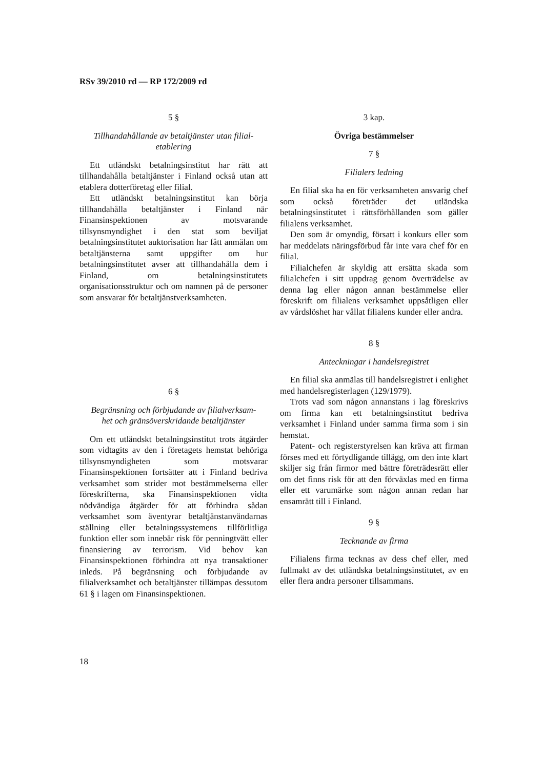RSv 39/2010 rd — RP 172/2009 rd
5 §
Tillhandahållande av betaltjänster utan filial-
etablering
Ett utländskt betalningsinstitut har rätt att tillhandahålla betaltjänster i Finland också utan att etablera dotterföretag eller filial.
Ett utländskt betalningsinstitut kan börja tillhandahålla betaltjänster i Finland när Finansinspektionen av motsvarande tillsynsmyndighet i den stat som beviljat betalningsinstitutet auktorisation har fått anmälan om betaltjänsterna samt uppgifter om hur betalningsinstitutet avser att tillhandahålla dem i Finland, om betalningsinstitutets organisationsstruktur och om namnen på de personer som ansvarar för betaltjänstverksamheten.
6 §
Begränsning och förbjudande av filialverksam-
het och gränsöverskridande betaltjänster
Om ett utländskt betalningsinstitut trots åtgärder som vidtagits av den i företagets hemstat behöriga tillsynsmyndigheten som motsvarar Finansinspektionen fortsätter att i Finland bedriva verksamhet som strider mot bestämmelserna eller föreskrifterna, ska Finansinspektionen vidta nödvändiga åtgärder för att förhindra sådan verksamhet som äventyrar betaltjänstanvändarnas ställning eller betalningssystemens tillförlitliga funktion eller som innebär risk för penningtvätt eller finansiering av terrorism. Vid behov kan Finansinspektionen förhindra att nya transaktioner inleds. På begränsning och förbjudande av filialverksamhet och betaltjänster tillämpas dessutom 61 § i lagen om Finansinspektionen.
3 kap.
Övriga bestämmelser
7 §
Filialers ledning
En filial ska ha en för verksamheten ansvarig chef som också företräder det utländska betalningsinstitutet i rättsförhållanden som gäller filialens verksamhet.
Den som är omyndig, försatt i konkurs eller som har meddelats näringsförbud får inte vara chef för en filial.
Filialchefen är skyldig att ersätta skada som filialchefen i sitt uppdrag genom överträdelse av denna lag eller någon annan bestämmelse eller föreskrift om filialens verksamhet uppsåtligen eller av vårdslöshet har vållat filialens kunder eller andra.
8 §
Anteckningar i handelsregistret
En filial ska anmälas till handelsregistret i enlighet med handelsregisterlagen (129/1979).
Trots vad som någon annanstans i lag föreskrivs om firma kan ett betalningsinstitut bedriva verksamhet i Finland under samma firma som i sin hemstat.
Patent- och registerstyrelsen kan kräva att firman förses med ett förtydligande tillägg, om den inte klart skiljer sig från firmor med bättre företrädesrätt eller om det finns risk för att den förväxlas med en firma eller ett varumärke som någon annan redan har ensamrätt till i Finland.
9 §
Tecknande av firma
Filialens firma tecknas av dess chef eller, med fullmakt av det utländska betalningsinstitutet, av en eller flera andra personer tillsammans.
18